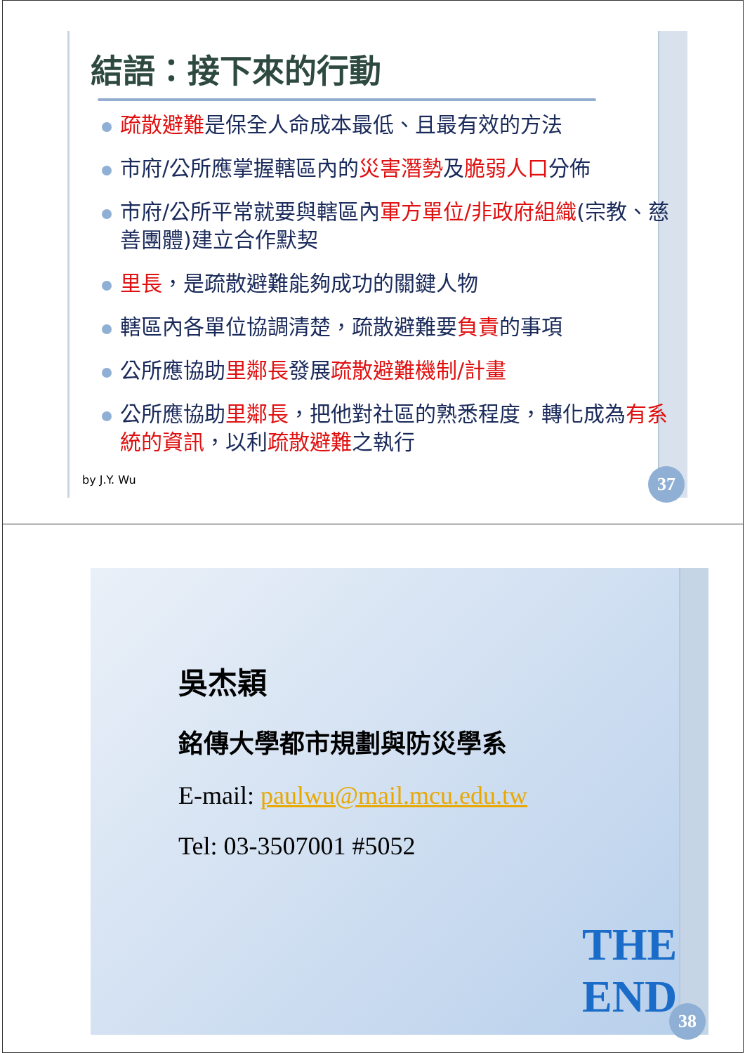結語：接下來的行動
疏散避難是保全人命成本最低、且最有效的方法
市府/公所應掌握轄區內的災害潛勢及脆弱人口分佈
市府/公所平常就要與轄區內軍方單位/非政府組織(宗教、慈善團體)建立合作默契
里長，是疏散避難能夠成功的關鍵人物
轄區內各單位協調清楚，疏散避難要負責的事項
公所應協助里鄰長發展疏散避難機制/計畫
公所應協助里鄰長，把他對社區的熟悉程度，轉化成為有系統的資訊，以利疏散避難之執行
by J.Y. Wu 37
吳杰穎
銘傳大學都市規劃與防災學系
E-mail: paulwu@mail.mcu.edu.tw
Tel: 03-3507001 #5052
THE END
38